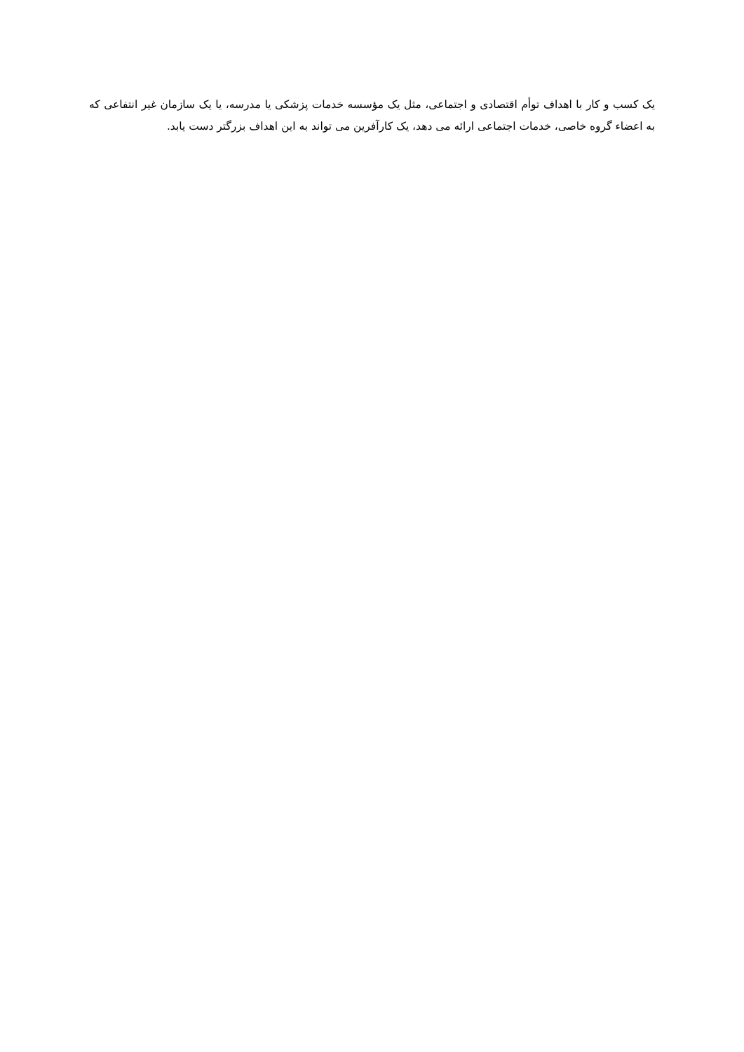یک کسب و کار با اهداف توأم اقتصادی و اجتماعی، مثل یک مؤسسه خدمات پزشکی یا مدرسه، یا یک سازمان غیر انتفاعی که به اعضاء گروه خاصی، خدمات اجتماعی ارائه می دهد، یک کارآفرین می تواند به این اهداف بزرگتر دست یابد.